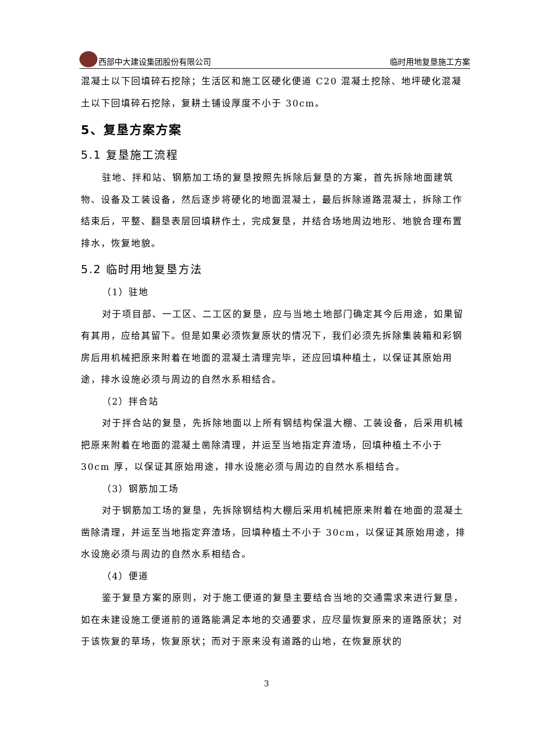西部中大建设集团股份有限公司 临时用地复垦施工方案
混凝土以下回填碎石挖除；生活区和施工区硬化便道 C20 混凝土挖除、地坪硬化混凝土以下回填碎石挖除，复耕土铺设厚度不小于 30cm。
5、复垦方案方案
5.1 复垦施工流程
驻地、拌和站、钢筋加工场的复垦按照先拆除后复垦的方案，首先拆除地面建筑物、设备及工装设备，然后逐步将硬化的地面混凝土，最后拆除道路混凝土，拆除工作结束后，平整、翻垦表层回填耕作土，完成复垦，并结合场地周边地形、地貌合理布置排水，恢复地貌。
5.2 临时用地复垦方法
（1）驻地
对于项目部、一工区、二工区的复垦，应与当地土地部门确定其今后用途，如果留有其用，应给其留下。但是如果必须恢复原状的情况下，我们必须先拆除集装箱和彩钢房后用机械把原来附着在地面的混凝土清理完毕，还应回填种植土，以保证其原始用途，排水设施必须与周边的自然水系相结合。
（2）拌合站
对于拌合站的复垦，先拆除地面以上所有钢结构保温大棚、工装设备，后采用机械把原来附着在地面的混凝土凿除清理，并运至当地指定弃渣场，回填种植土不小于 30cm 厚，以保证其原始用途，排水设施必须与周边的自然水系相结合。
（3）钢筋加工场
对于钢筋加工场的复垦，先拆除钢结构大棚后采用机械把原来附着在地面的混凝土凿除清理，并运至当地指定弃渣场，回填种植土不小于 30cm，以保证其原始用途，排水设施必须与周边的自然水系相结合。
（4）便道
鉴于复垦方案的原则，对于施工便道的复垦主要结合当地的交通需求来进行复垦，如在未建设施工便道前的道路能满足本地的交通要求，应尽量恢复原来的道路原状；对于该恢复的草场，恢复原状；而对于原来没有道路的山地，在恢复原状的
3